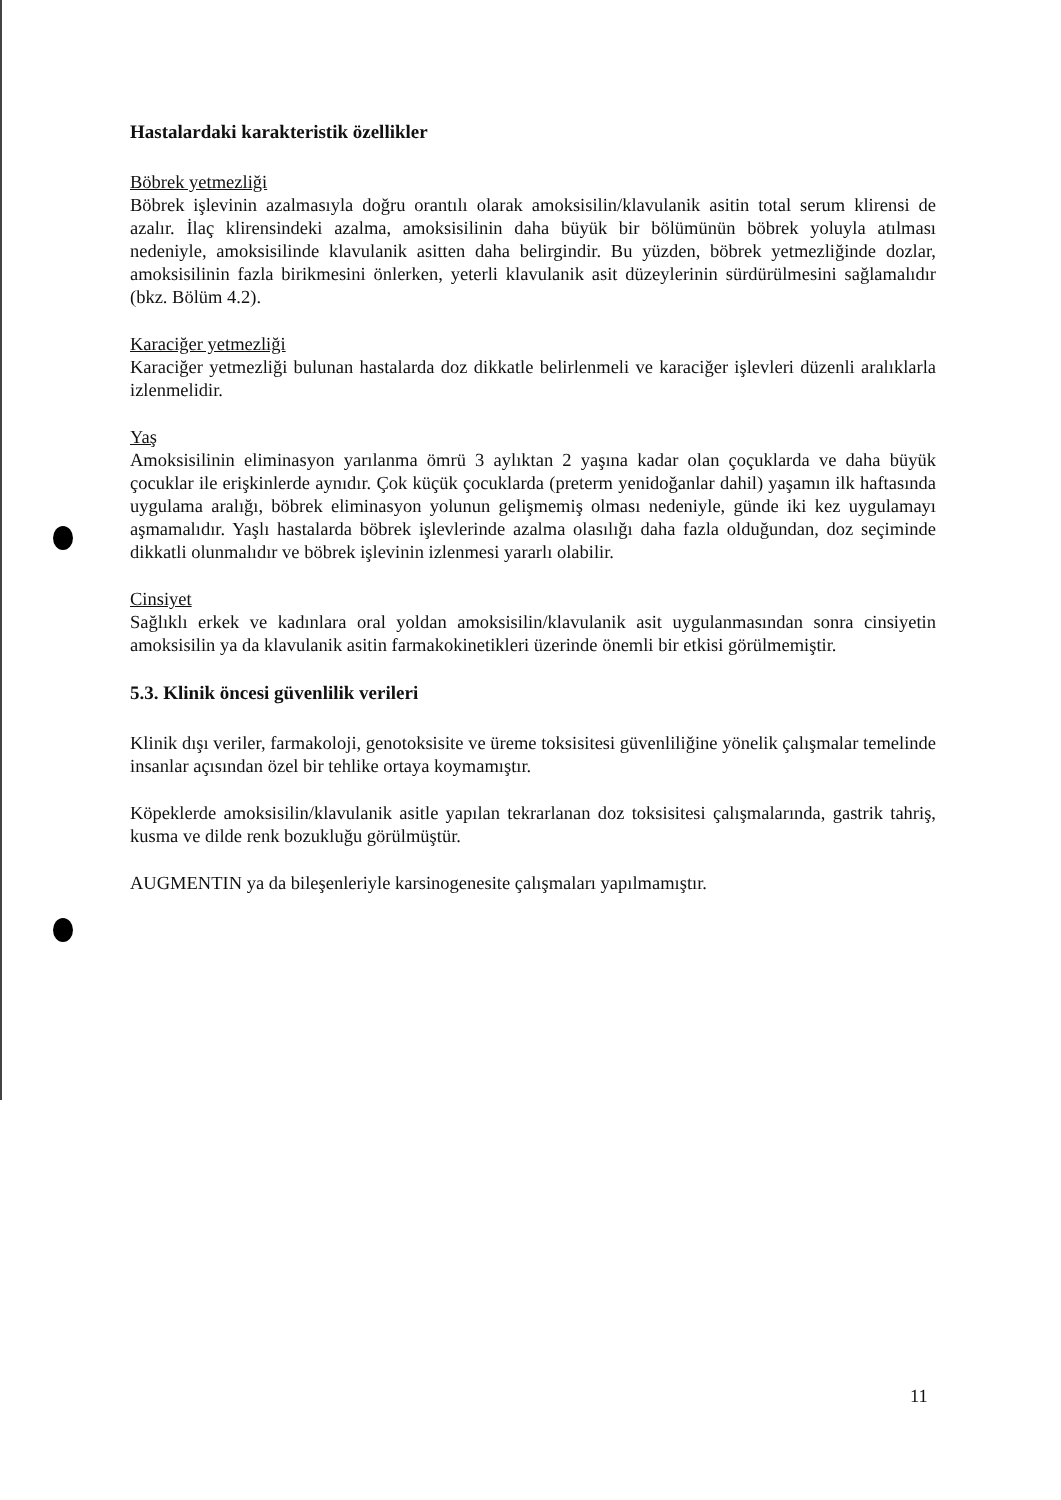Hastalardaki karakteristik özellikler
Böbrek yetmezliği
Böbrek işlevinin azalmasıyla doğru orantılı olarak amoksisilin/klavulanik asitin total serum klirensi de azalır. İlaç klirensindeki azalma, amoksisilinin daha büyük bir bölümünün böbrek yoluyla atılması nedeniyle, amoksisilinde klavulanik asitten daha belirgindir. Bu yüzden, böbrek yetmezliğinde dozlar, amoksisilinin fazla birikmesini önlerken, yeterli klavulanik asit düzeylerinin sürdürülmesini sağlamalıdır (bkz. Bölüm 4.2).
Karaciğer yetmezliği
Karaciğer yetmezliği bulunan hastalarda doz dikkatle belirlenmeli ve karaciğer işlevleri düzenli aralıklarla izlenmelidir.
Yaş
Amoksisilinin eliminasyon yarılanma ömrü 3 aylıktan 2 yaşına kadar olan çoçuklarda ve daha büyük çocuklar ile erişkinlerde aynıdır. Çok küçük çocuklarda (preterm yenidoğanlar dahil) yaşamın ilk haftasında uygulama aralığı, böbrek eliminasyon yolunun gelişmemiş olması nedeniyle, günde iki kez uygulamayı aşmamalıdır. Yaşlı hastalarda böbrek işlevlerinde azalma olasılığı daha fazla olduğundan, doz seçiminde dikkatli olunmalıdır ve böbrek işlevinin izlenmesi yararlı olabilir.
Cinsiyet
Sağlıklı erkek ve kadınlara oral yoldan amoksisilin/klavulanik asit uygulanmasından sonra cinsiyetin amoksisilin ya da klavulanik asitin farmakokinetikleri üzerinde önemli bir etkisi görülmemiştir.
5.3. Klinik öncesi güvenlilik verileri
Klinik dışı veriler, farmakoloji, genotoksisite ve üreme toksisitesi güvenliliğine yönelik çalışmalar temelinde insanlar açısından özel bir tehlike ortaya koymamıştır.
Köpeklerde amoksisilin/klavulanik asitle yapılan tekrarlanan doz toksisitesi çalışmalarında, gastrik tahriş, kusma ve dilde renk bozukluğu görülmüştür.
AUGMENTIN ya da bileşenleriyle karsinogenesite çalışmaları yapılmamıştır.
11